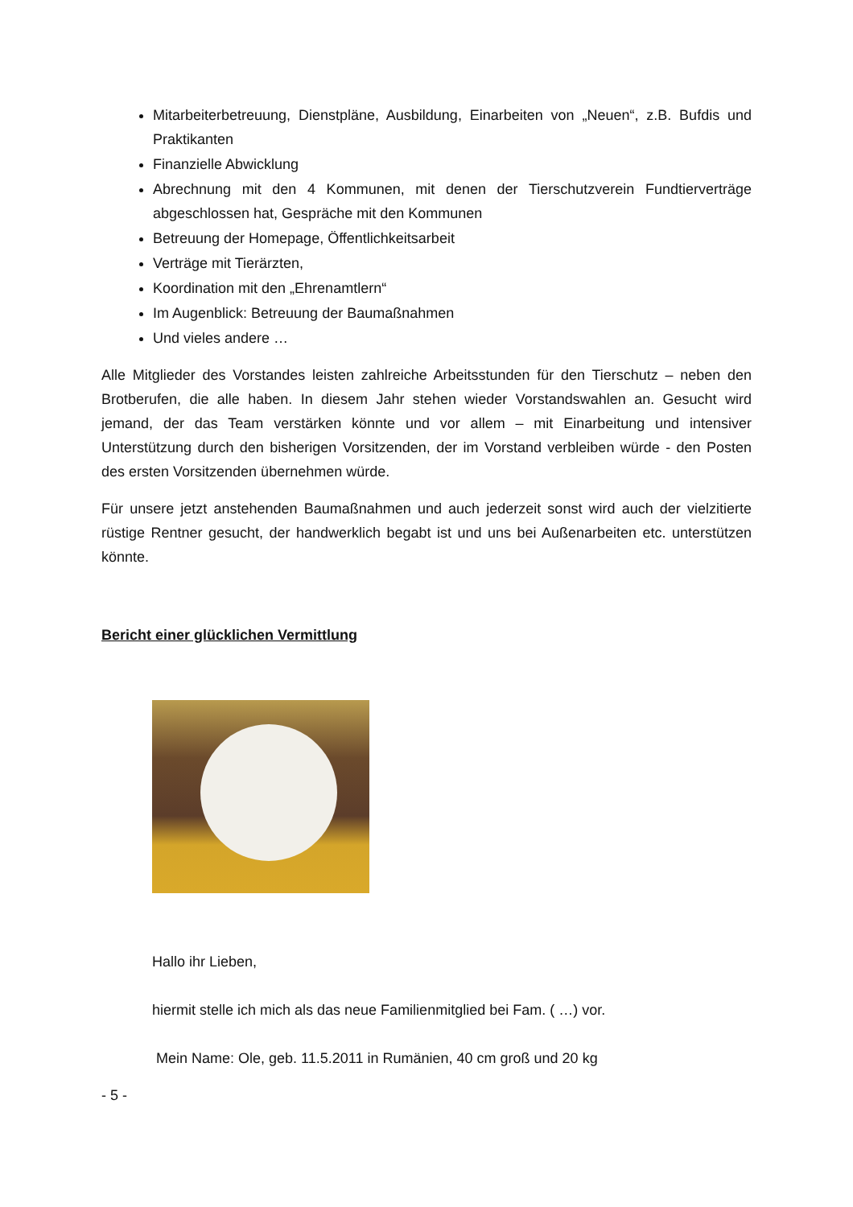Mitarbeiterbetreuung, Dienstpläne, Ausbildung, Einarbeiten von „Neuen“, z.B. Bufdis und Praktikanten
Finanzielle Abwicklung
Abrechnung mit den 4 Kommunen, mit denen der Tierschutzverein Fundtierverträge abgeschlossen hat, Gespräche mit den Kommunen
Betreuung der Homepage, Öffentlichkeitsarbeit
Verträge mit Tierärzten,
Koordination mit den „Ehrenamtlern“
Im Augenblick: Betreuung der Baumaßnahmen
Und vieles andere …
Alle Mitglieder des Vorstandes leisten zahlreiche Arbeitsstunden für den Tierschutz – neben den Brotberufen, die alle haben. In diesem Jahr stehen wieder Vorstandswahlen an. Gesucht wird jemand, der das Team verstärken könnte und vor allem – mit Einarbeitung und intensiver Unterstützung durch den bisherigen Vorsitzenden, der im Vorstand verbleiben würde - den Posten des ersten Vorsitzenden übernehmen würde.
Für unsere jetzt anstehenden Baumaßnahmen und auch jederzeit sonst wird auch der vielzitierte rüstige Rentner gesucht, der handwerklich begabt ist und uns bei Außenarbeiten etc. unterstützen könnte.
Bericht einer glücklichen Vermittlung
Hallo ihr Lieben,
hiermit stelle ich mich als das neue Familienmitglied bei Fam. ( …) vor.
Mein Name: Ole, geb. 11.5.2011 in Rumänien, 40 cm groß und 20 kg
- 5 -